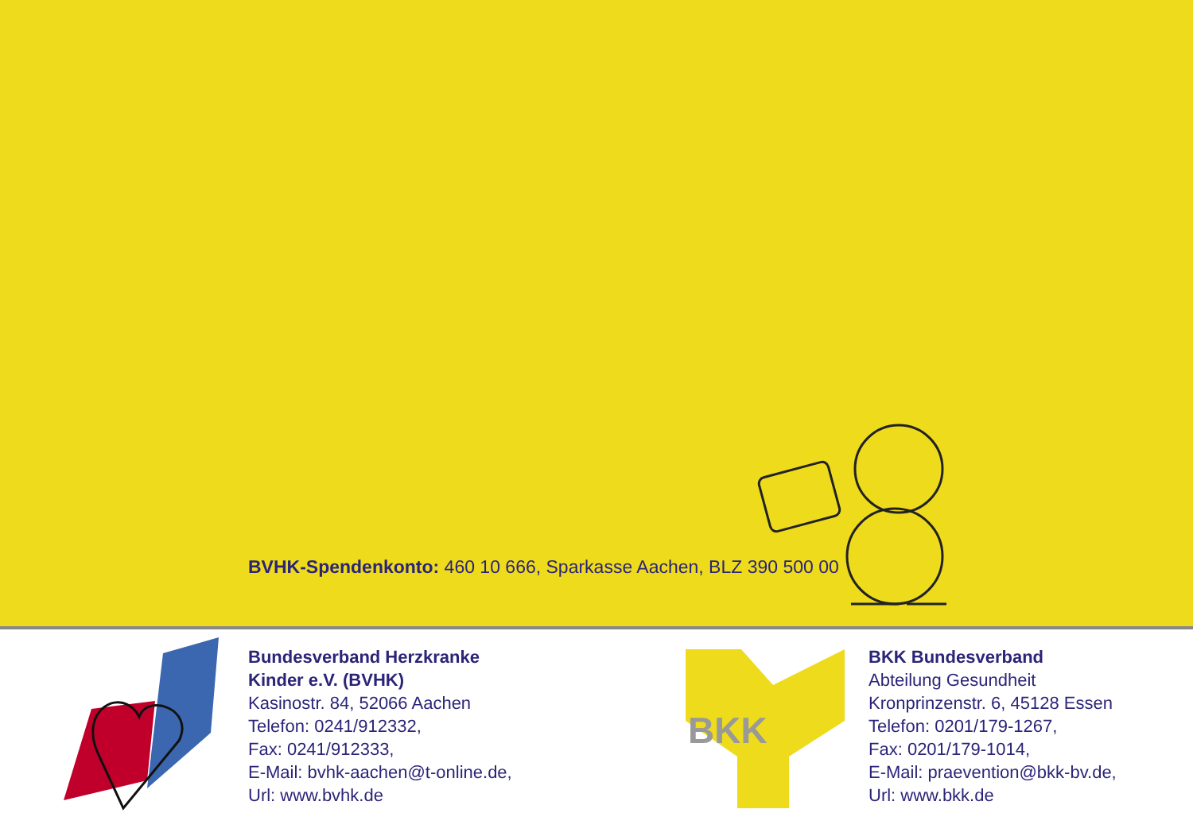BVHK-Spendenkonto: 460 10 666, Sparkasse Aachen, BLZ 390 500 00
Bundesverband Herzkranke
Kinder e.V. (BVHK)
Kasinostr. 84, 52066 Aachen
Telefon: 0241/912332,
Fax: 0241/912333,
E-Mail: bvhk-aachen@t-online.de,
Url: www.bvhk.de
BKK
BKK Bundesverband
Abteilung Gesundheit
Kronprinzenstr. 6, 45128 Essen
Telefon: 0201/179-1267,
Fax: 0201/179-1014,
E-Mail: praevention@bkk-bv.de,
Url: www.bkk.de